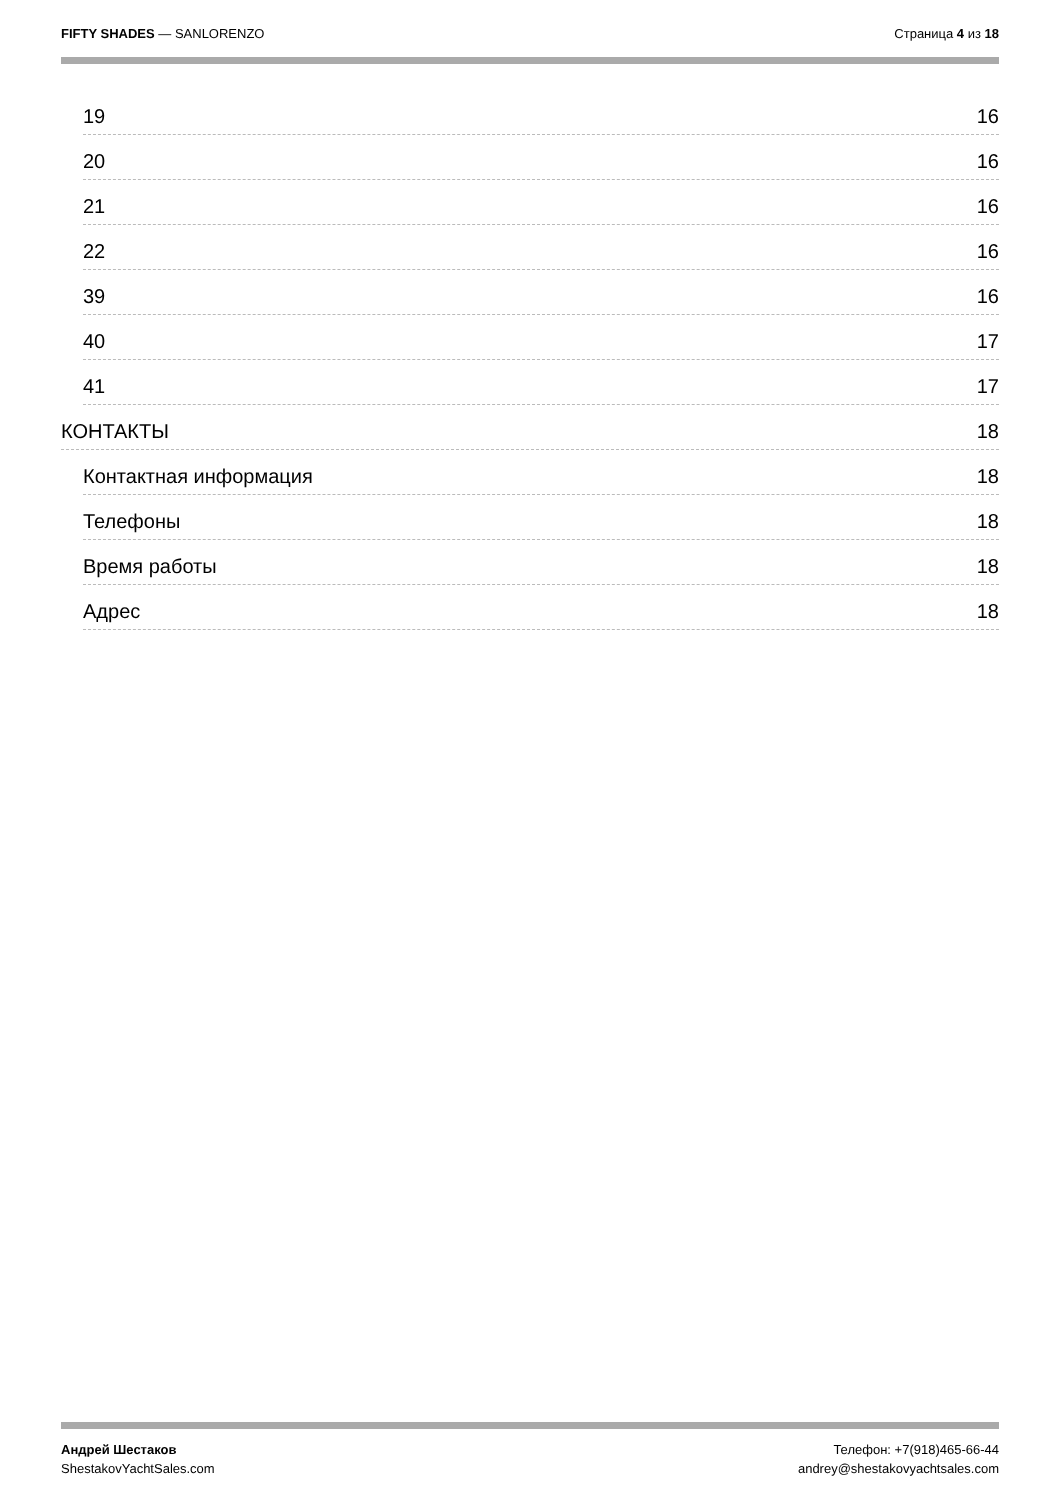FIFTY SHADES — SANLORENZO Страница 4 из 18
19 16
20 16
21 16
22 16
39 16
40 17
41 17
КОНТАКТЫ 18
Контактная информация 18
Телефоны 18
Время работы 18
Адрес 18
Андрей Шестаков
ShestakovYachtSales.com
Телефон: +7(918)465-66-44
andrey@shestakovyachtsales.com